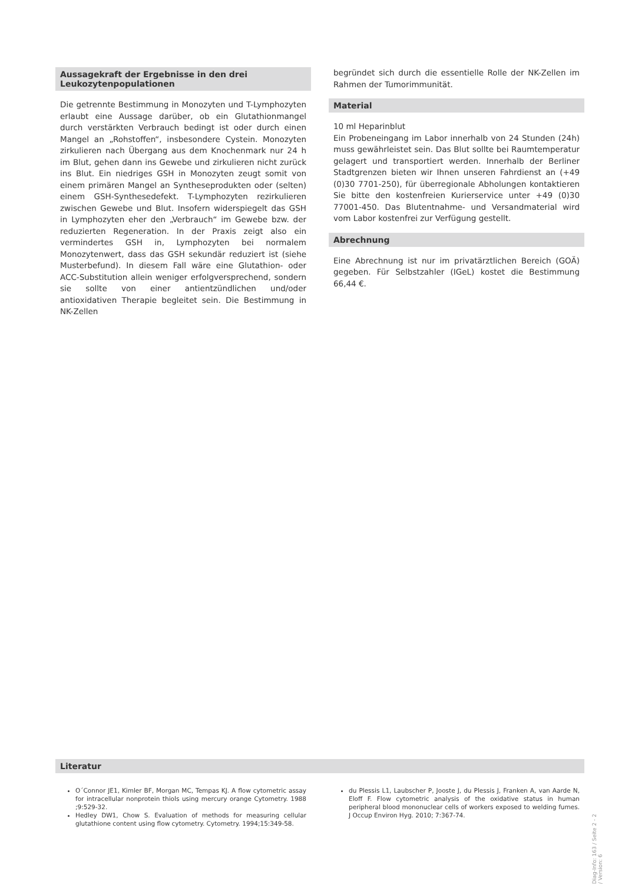Aussagekraft der Ergebnisse in den drei
Leukozytenpopulationen
Die getrennte Bestimmung in Monozyten und T-Lymphozyten erlaubt eine Aussage darüber, ob ein Glutathionmangel durch verstärkten Verbrauch bedingt ist oder durch einen Mangel an „Rohstoffen“, insbesondere Cystein. Monozyten zirkulieren nach Übergang aus dem Knochenmark nur 24 h im Blut, gehen dann ins Gewebe und zirkulieren nicht zurück ins Blut. Ein niedriges GSH in Monozyten zeugt somit von einem primären Mangel an Syntheseprodukten oder (selten) einem GSH-Synthesedefekt. T-Lymphozyten rezirkulieren zwischen Gewebe und Blut. Insofern widerspiegelt das GSH in Lymphozyten eher den „Verbrauch“ im Gewebe bzw. der reduzierten Regeneration. In der Praxis zeigt also ein vermindertes GSH in, Lymphozyten bei normalem Monozytenwert, dass das GSH sekundär reduziert ist (siehe Musterbefund). In diesem Fall wäre eine Glutathion- oder ACC-Substitution allein weniger erfolgversprechend, sondern sie sollte von einer antientzündlichen und/oder antioxidativen Therapie begleitet sein. Die Bestimmung in NK-Zellen
begründet sich durch die essentielle Rolle der NK-Zellen im Rahmen der Tumorimmunität.
Material
10 ml Heparinblut
Ein Probeneingang im Labor innerhalb von 24 Stunden (24h) muss gewährleistet sein. Das Blut sollte bei Raumtemperatur gelagert und transportiert werden. Innerhalb der Berliner Stadtgrenzen bieten wir Ihnen unseren Fahrdienst an (+49 (0)30 7701-250), für überregionale Abholungen kontaktieren Sie bitte den kostenfreien Kurierservice unter +49 (0)30 77001-450. Das Blutentnahme- und Versandmaterial wird vom Labor kostenfrei zur Verfügung gestellt.
Abrechnung
Eine Abrechnung ist nur im privatärztlichen Bereich (GOÄ) gegeben. Für Selbstzahler (IGeL) kostet die Bestimmung 66,44 €.
Literatur
O´Connor JE1, Kimler BF, Morgan MC, Tempas KJ. A flow cytometric assay for intracellular nonprotein thiols using mercury orange Cytometry. 1988 ;9:529-32.
Hedley DW1, Chow S. Evaluation of methods for measuring cellular glutathione content using flow cytometry. Cytometry. 1994;15:349-58.
du Plessis L1, Laubscher P, Jooste J, du Plessis J, Franken A, van Aarde N, Eloff F. Flow cytometric analysis of the oxidative status in human peripheral blood mononuclear cells of workers exposed to welding fumes. J Occup Environ Hyg. 2010; 7:367-74.
Diag-Info: 163 / Seite 2 - 2 / Version: 6